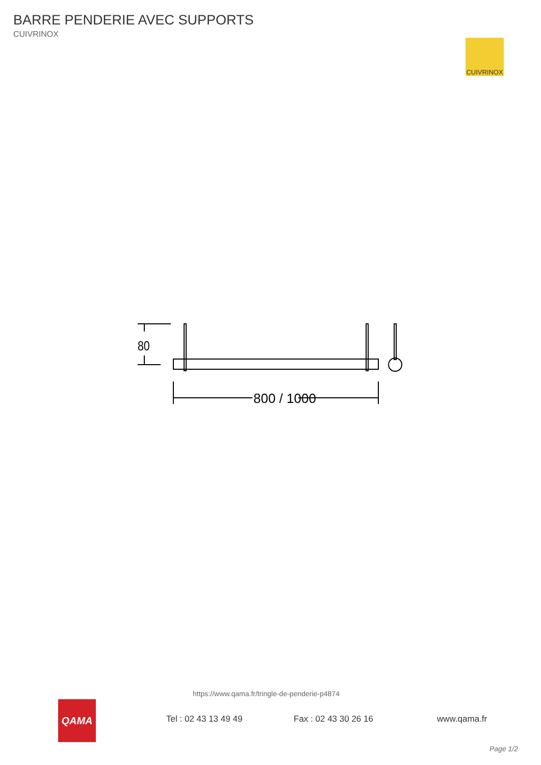BARRE PENDERIE AVEC SUPPORTS
CUIVRINOX
CUIVRINOX
80
800 / 1000
https://www.qama.fr/tringle-de-penderie-p4874
QAMA
Tel : 02 43 13 49 49 Fax : 02 43 30 26 16 www.qama.fr
Page 1/2